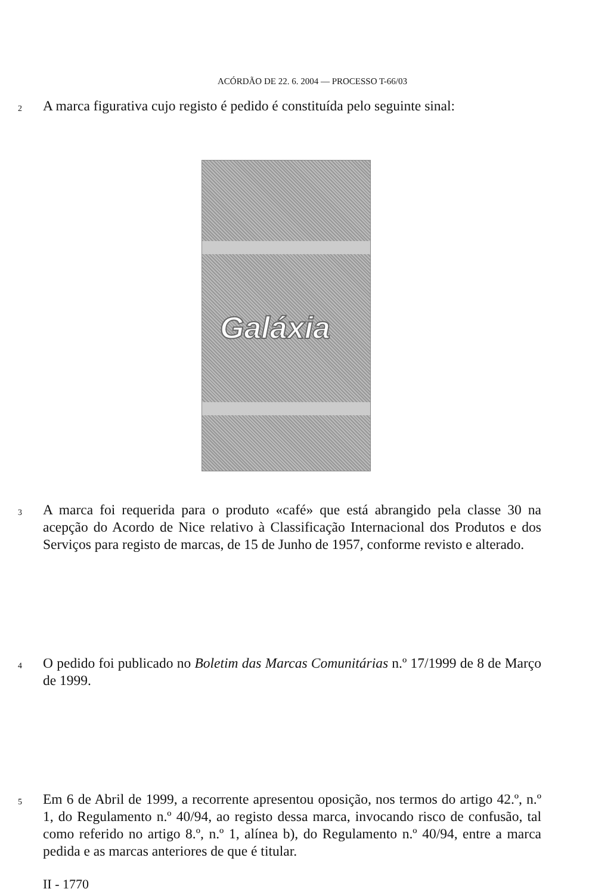ACÓRDÃO DE 22. 6. 2004 — PROCESSO T-66/03
2
A marca figurativa cujo registo é pedido é constituída pelo seguinte sinal:
Galáxia
3
A marca foi requerida para o produto «café» que está abrangido pela classe 30 na acepção do Acordo de Nice relativo à Classificação Internacional dos Produtos e dos Serviços para registo de marcas, de 15 de Junho de 1957, conforme revisto e alterado.
4
O pedido foi publicado no Boletim das Marcas Comunitárias n.º 17/1999 de 8 de Março de 1999.
5
Em 6 de Abril de 1999, a recorrente apresentou oposição, nos termos do artigo 42.º, n.º 1, do Regulamento n.º 40/94, ao registo dessa marca, invocando risco de confusão, tal como referido no artigo 8.º, n.º 1, alínea b), do Regulamento n.º 40/94, entre a marca pedida e as marcas anteriores de que é titular.
II - 1770